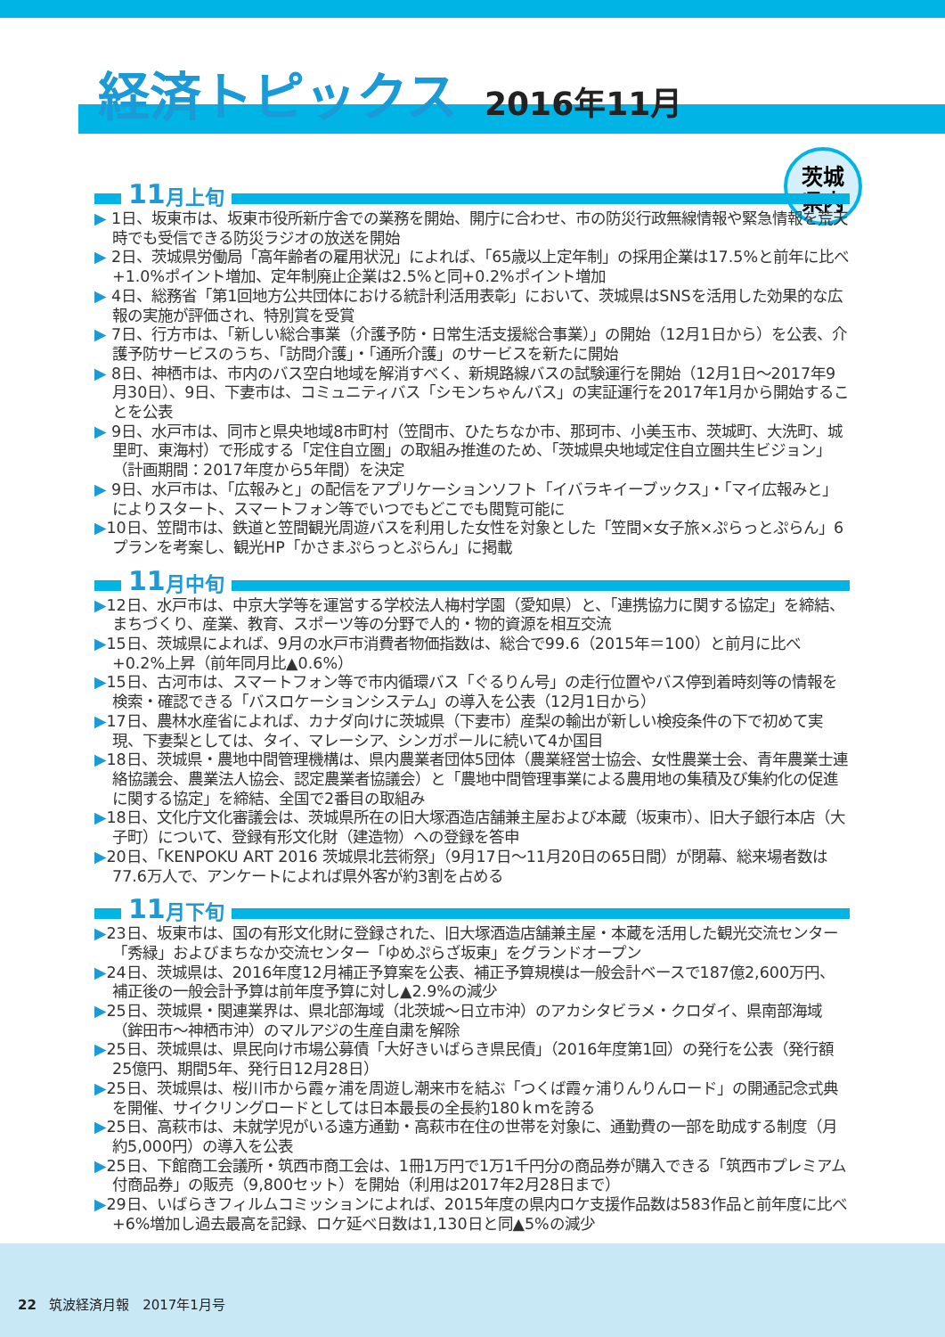経済トピックス 2016年11月
茨城
県内
11 月上旬
▶ 1日、坂東市は、坂東市役所新庁舎での業務を開始、開庁に合わせ、市の防災行政無線情報や緊急情報を荒天時でも受信できる防災ラジオの放送を開始
▶ 2日、茨城県労働局「高年齢者の雇用状況」によれば、「65歳以上定年制」の採用企業は17.5%と前年に比べ+1.0%ポイント増加、定年制廃止企業は2.5%と同+0.2%ポイント増加
▶ 4日、総務省「第1回地方公共団体における統計利活用表彰」において、茨城県はSNSを活用した効果的な広報の実施が評価され、特別賞を受賞
▶ 7日、行方市は、「新しい総合事業（介護予防・日常生活支援総合事業）」の開始（12月1日から）を公表、介護予防サービスのうち、「訪問介護」・「通所介護」のサービスを新たに開始
▶ 8日、神栖市は、市内のバス空白地域を解消すべく、新規路線バスの試験運行を開始（12月1日〜2017年9月30日）、9日、下妻市は、コミュニティバス「シモンちゃんバス」の実証運行を2017年1月から開始することを公表
▶ 9日、水戸市は、同市と県央地域8市町村（笠間市、ひたちなか市、那珂市、小美玉市、茨城町、大洗町、城里町、東海村）で形成する「定住自立圏」の取組み推進のため、「茨城県央地域定住自立圏共生ビジョン」（計画期間：2017年度から5年間）を決定
▶ 9日、水戸市は、「広報みと」の配信をアプリケーションソフト「イバラキイーブックス」・「マイ広報みと」によりスタート、スマートフォン等でいつでもどこでも閲覧可能に
▶10日、笠間市は、鉄道と笠間観光周遊バスを利用した女性を対象とした「笠間×女子旅×ぷらっとぷらん」6プランを考案し、観光HP「かさまぷらっとぷらん」に掲載
11 月中旬
▶12日、水戸市は、中京大学等を運営する学校法人梅村学園（愛知県）と、「連携協力に関する協定」を締結、まちづくり、産業、教育、スポーツ等の分野で人的・物的資源を相互交流
▶15日、茨城県によれば、9月の水戸市消費者物価指数は、総合で99.6（2015年＝100）と前月に比べ+0.2%上昇（前年同月比▲0.6%）
▶15日、古河市は、スマートフォン等で市内循環バス「ぐるりん号」の走行位置やバス停到着時刻等の情報を検索・確認できる「バスロケーションシステム」の導入を公表（12月1日から）
▶17日、農林水産省によれば、カナダ向けに茨城県（下妻市）産梨の輸出が新しい検疫条件の下で初めて実現、下妻梨としては、タイ、マレーシア、シンガポールに続いて4か国目
▶18日、茨城県・農地中間管理機構は、県内農業者団体5団体（農業経営士協会、女性農業士会、青年農業士連絡協議会、農業法人協会、認定農業者協議会）と「農地中間管理事業による農用地の集積及び集約化の促進に関する協定」を締結、全国で2番目の取組み
▶18日、文化庁文化審議会は、茨城県所在の旧大塚酒造店舗兼主屋および本蔵（坂東市）、旧大子銀行本店（大子町）について、登録有形文化財（建造物）への登録を答申
▶20日、「KENPOKU ART 2016 茨城県北芸術祭」（9月17日〜11月20日の65日間）が閉幕、総来場者数は77.6万人で、アンケートによれば県外客が約3割を占める
11 月下旬
▶23日、坂東市は、国の有形文化財に登録された、旧大塚酒造店舗兼主屋・本蔵を活用した観光交流センター「秀緑」およびまちなか交流センター「ゆめぷらざ坂東」をグランドオープン
▶24日、茨城県は、2016年度12月補正予算案を公表、補正予算規模は一般会計ベースで187億2,600万円、補正後の一般会計予算は前年度予算に対し▲2.9%の減少
▶25日、茨城県・関連業界は、県北部海域（北茨城〜日立市沖）のアカシタビラメ・クロダイ、県南部海域（鉾田市〜神栖市沖）のマルアジの生産自粛を解除
▶25日、茨城県は、県民向け市場公募債「大好きいばらき県民債」（2016年度第1回）の発行を公表（発行額25億円、期間5年、発行日12月28日）
▶25日、茨城県は、桜川市から霞ヶ浦を周遊し潮来市を結ぶ「つくば霞ヶ浦りんりんロード」の開通記念式典を開催、サイクリングロードとしては日本最長の全長約180ｋｍを誇る
▶25日、高萩市は、未就学児がいる遠方通勤・高萩市在住の世帯を対象に、通勤費の一部を助成する制度（月約5,000円）の導入を公表
▶25日、下館商工会議所・筑西市商工会は、1冊1万円で1万1千円分の商品券が購入できる「筑西市プレミアム付商品券」の販売（9,800セット）を開始（利用は2017年2月28日まで）
▶29日、いばらきフィルムコミッションによれば、2015年度の県内ロケ支援作品数は583作品と前年度に比べ+6%増加し過去最高を記録、ロケ延べ日数は1,130日と同▲5%の減少
22 筑波経済月報　2017年1月号